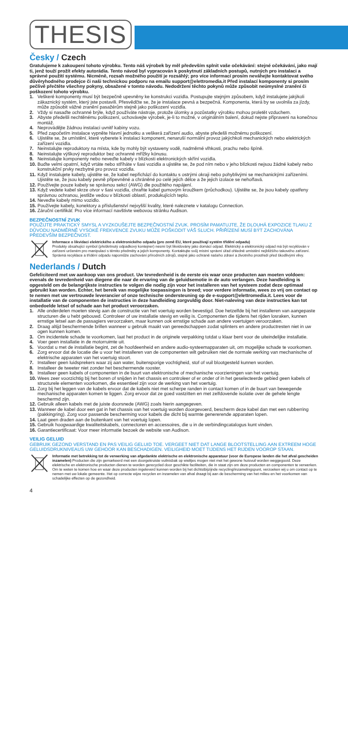THESIS
Česky / Czech
Gratulujeme k zakoupení tohoto výrobku. Tento náš výrobek by měl především splnit vaše očekávání: stejné očekávání, jako mají ti, jenž touží prožít efekty autorádia. Tento návod byl vypracován k poskytnutí základních postupů, nutných pro instalaci a správné použití systému. Nicméně, rozsah možného použití je rozsáhlý; pro více informací prosím neváhejte kontaktovat svého důvěryhodného prodejce či naši technickou podporu na emailu support@elettromedia.it Před instalací komponenty si prosím pečlivě přečtěte všechny pokyny, obsažené v tomto návodu. Nedodržení těchto pokynů může způsobit neúmyslné zranění či poškození tohoto výrobku.
1. Veškeré komponenty musí být bezpečně upevněny ke konstrukci vozidla. Postupujte stejným způsobem, když instalujete jakýkoli zákaznický systém, který jste postavili. Přesvědčte se, že je instalace pevná a bezpečná. Komponenta, která by se uvolnila za jízdy, může způsobit vážné zranění pasažérům stejně jako poškození vozidla.
2. Vždy si nasaďte ochranné brýle, když používáte nástroje, protože úlomky a pozůstatky výrobku mohou proletět vzduchem.
3. Abyste předešli nechtěnému poškození, uchovávejte výrobek, je-li to možné, v originálním balení, dokud nejste připraveni na konečnou montáž.
4. Neprovádějte žádnou instalaci uvnitř kabiny vozu.
5. Před započetím instalace vypněte hlavní jednotku a veškerá zařízení audio, abyste předešli možnému poškození.
6. Ujistěte se, že umístění, které vyberete k instalaci komponent, nenaruší normální provoz jakýchkoli mechanických nebo elektrických zařízení vozidla.
7. Neinstalujte reproduktory na místa, kde by mohly být vystaveny vodě, nadměrné vlhkosti, prachu nebo špíně.
8. Neinstalujte výškový reproduktor bez ochranné mřížky kónusu.
9. Neinstalujte komponenty nebo neveďte kabely v blízkosti elektronických skříní vozidla.
10. Buďte velmi opatrní, když vrtáte nebo stříháte v šasi vozidla a ujistěte se, že pod ním nebo v jeho blízkosti nejsou žádné kabely nebo konstrukční prvky nezbytné pro provoz vozidla.
11. Když instalujete kabely, ujistěte se, že kabel nepřichází do kontaktu s ostrými okraji nebo pohyblivými se mechanickými zařízeními. Ujistěte se, že jsou kabely pevně připevněné a chráněné po celé jejich délce a že jejich izolace se nehořlavá.
12. Používejte pouze kabely se správnou sekcí (AWG) dle použitého napájení.
13. Když vedete kabel skrze otvor v šasi vozidla, chraňte kabel gumovým kroužkem (průchodkou). Ujistěte se, že jsou kabely opatřeny správnou ochranou, jestliže vedou v blízkosti oblastí, produkujících teplo.
14. Neveďte kabely mimo vozidlo.
15. Používejte kabely, konektory a příslušenství nejvyšší kvality, které naleznete v katalogu Connection.
16. Záruční certifikát: Pro více informací navštivte webovou stránku Audison.
BEZPEČNOSTNÍ ZVUK
POUŽIJTE PRAKTICKÝ SMYSL A VYZKOUŠEJTE BEZPEČNOSTNÍ ZVUK. PROSÍM PAMATUJTE, ŽE DLOUHÁ EXPOZICE TLAKU Z DŮVODU NADMĚRNĚ VYSOKÉ FREKVENCE ZVUKU MŮŽE POŠKODIT VÁŠ SLUCH. PŘIŘÍZENÍ MUSÍ BÝT ZACHOVÁNA PŘEDEVŠÍM BEZPEČNOST.
Informace o likvidaci elektrického a elektronického odpadu (pro země EU, které používají systém třídění odpadu)
Produkty obsahující symbol (přeškrtnutý odpadkový kontejner) nesmí být likvidovány jako domácí odpad. Elektrický a elektronický odpad má být recyklován v zařízení určeném pro manipulaci s těmito předměty a jejich komponenty. Kontaktujte svůj místní správní úřad ohledně umístění nejbližšího takového zařízení. Správná recyklace a třídění odpadu napomůže zachování přírodních zdrojů, stejně jako ochraně našeho zdraví a životního prostředí před škodlivými vlivy.
Nederlands / Dutch
Gefeliciteerd met uw aankoop van ons product. Uw tevredenheid is de eerste eis waar onze producten aan moeten voldoen: evenals de tevredenheid van diegene die naar de ervaring van de geluidsemotie in de auto verlangen. Deze handleiding is opgesteld om de belangrijkste instructies te volgen die nodig zijn voor het installeren van het systeem zodat deze optimaal gebruikt kan worden. Echter, het bereik van mogelijke toepassingen is breed; voor verdere informatie, wees zo vrij om contact op te nemen met uw vertrouwde leverancier of onze technische ondersteuning op de e-support@elettromedia.it. Lees voor de installatie van de componenten de instructies in deze handleiding zorgvuldig door. Niet-naleving van deze instructies kan tot onbedoelde letsel of schade aan het product veroorzaken.
1. Alle onderdelen moeten stevig aan de constructie van het voertuig worden bevestigd. Doe hetzelfde bij het installeren van aangepaste structuren die u hebt gebouwd. Controleer of uw installatie stevig en veilig is. Componenten die tijdens het rijden losraken, kunnen ernstige letsel aan de passagiers veroorzaken, maar kunnen ook ernstige schade aan andere voertuigen veroorzaken.
2. Draag altijd beschermende brillen wanneer u gebruik maakt van gereedschappen zodat splinters en andere productresten niet in uw ogen kunnen komen.
3. Om incidentele schade te voorkomen, laat het product in de originele verpakking totdat u klaar bent voor de uiteindelijke installatie.
4. Voer geen installatie in de motorruimte uit.
5. Voordat u met de installatie begint, zet de hoofdeenheid en andere audio-systeemapparaten uit, om mogelijke schade te voorkomen.
6. Zorg ervoor dat de locatie die u voor het installeren van de componenten wilt gebruiken niet de normale werking van mechanische of elektrische apparaten van het voertuig stoort.
7. Installeer geen luidsprekers waar zij aan water, buitensporige vochtigheid, stof of vuil blootgesteld kunnen worden.
8. Installeer de tweeter niet zonder het beschermende rooster.
9. Installeer geen kabels of componenten in de buurt van elektronische of mechanische voorzieningen van het voertuig.
10. Wees zeer voorzichtig bij het boren of snijden in het chassis en controleer of er onder of in het geselecteerde gebied geen kabels of structurele elementen voorkomen, die essentieel zijn voor de werking van het voertuig.
11. Zorg bij het leggen van de kabels ervoor dat de kabels niet met scherpe randen in contact komen of in de buurt van bewegende mechanische apparaten komen te liggen. Zorg ervoor dat ze goed vastzitten en met zelfdovende isolatie over de gehele lengte beschermd zijn.
12. Gebruik alleen kabels met de juiste doorsnede (AWG) zoals hierin aangegeven.
13. Wanneer de kabel door een gat in het chassis van het voertuig worden doorgevoerd, bescherm deze kabel dan met een rubberring (pakkingring). Zorg voor passende bescherming voor kabels die dicht bij warmte genererende apparaten lopen.
14. Laat geen draden aan de buitenkant van het voertuig lopen.
15. Gebruik hoogwaardige kwaliteitskabels, connectoren en accessoires, die u in de verbindingcatalogus kunt vinden.
16. Garantiecertificaat: Voor meer informatie bezoek de website van Audison.
VEILIG GELUID
GEBRUIK GEZOND VERSTAND EN PAS VEILIG GELUID TOE. VERGEET NIET DAT LANGE BLOOTSTELLING AAN EXTREEM HOGE GELUIDSDRUKNIVEAUS UW GEHOOR KAN BESCHADIGEN. VEILIGHEID MOET TIJDENS HET RIJDEN VOOROP STAAN.
Informatie met betrekking tot de verwerking van afgedankte elektrische en elektronische apparatuur (voor de Europese landen die het afval gescheiden inzamelen) Producten die zijn gemarkeerd met een doorgekruiste vuilnisbak op wieltjes mogen niet met het gewone huisvuil worden weggegooid. Deze elektrische en elektronische producten dienen te worden gerecycled door geschikte faciliteiten, die in staat zijn om deze producten en componenten te verwerken. Om te weten te komen hoe en waar deze producten ingeleverd kunnen worden bij het dichtstbijzijnde recycling/inzamelingspunt, verzoeken wij u om contact op te nemen met uw lokale gemeente. Het op correcte wijze recyclen en inzamelen van afval draagt bij aan de bescherming van het milieu en het voorkomen van schadelijke effecten op de gezondheid.
4